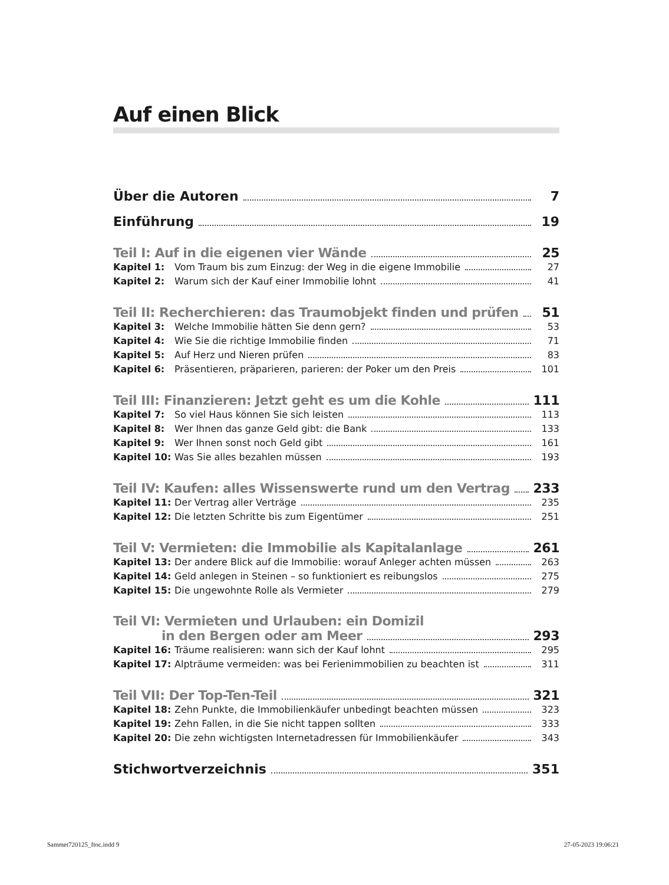Auf einen Blick
Über die Autoren 7
Einführung 19
Teil I: Auf in die eigenen vier Wände 25
Kapitel 1: Vom Traum bis zum Einzug: der Weg in die eigene Immobilie 27
Kapitel 2: Warum sich der Kauf einer Immobilie lohnt 41
Teil II: Recherchieren: das Traumobjekt finden und prüfen 51
Kapitel 3: Welche Immobilie hätten Sie denn gern? 53
Kapitel 4: Wie Sie die richtige Immobilie finden 71
Kapitel 5: Auf Herz und Nieren prüfen 83
Kapitel 6: Präsentieren, präparieren, parieren: der Poker um den Preis 101
Teil III: Finanzieren: Jetzt geht es um die Kohle 111
Kapitel 7: So viel Haus können Sie sich leisten 113
Kapitel 8: Wer Ihnen das ganze Geld gibt: die Bank 133
Kapitel 9: Wer Ihnen sonst noch Geld gibt 161
Kapitel 10: Was Sie alles bezahlen müssen 193
Teil IV: Kaufen: alles Wissenswerte rund um den Vertrag 233
Kapitel 11: Der Vertrag aller Verträge 235
Kapitel 12: Die letzten Schritte bis zum Eigentümer 251
Teil V: Vermieten: die Immobilie als Kapitalanlage 261
Kapitel 13: Der andere Blick auf die Immobilie: worauf Anleger achten müssen 263
Kapitel 14: Geld anlegen in Steinen – so funktioniert es reibungslos 275
Kapitel 15: Die ungewohnte Rolle als Vermieter 279
Teil VI: Vermieten und Urlauben: ein Domizil
in den Bergen oder am Meer 293
Kapitel 16: Träume realisieren: wann sich der Kauf lohnt 295
Kapitel 17: Alpträume vermeiden: was bei Ferienimmobilien zu beachten ist 311
Teil VII: Der Top-Ten-Teil 321
Kapitel 18: Zehn Punkte, die Immobilienkäufer unbedingt beachten müssen 323
Kapitel 19: Zehn Fallen, in die Sie nicht tappen sollten 333
Kapitel 20: Die zehn wichtigsten Internetadressen für Immobilienkäufer 343
Stichwortverzeichnis 351
Sammet720125_ftoc.indd 9 27-05-2023 19:06:21